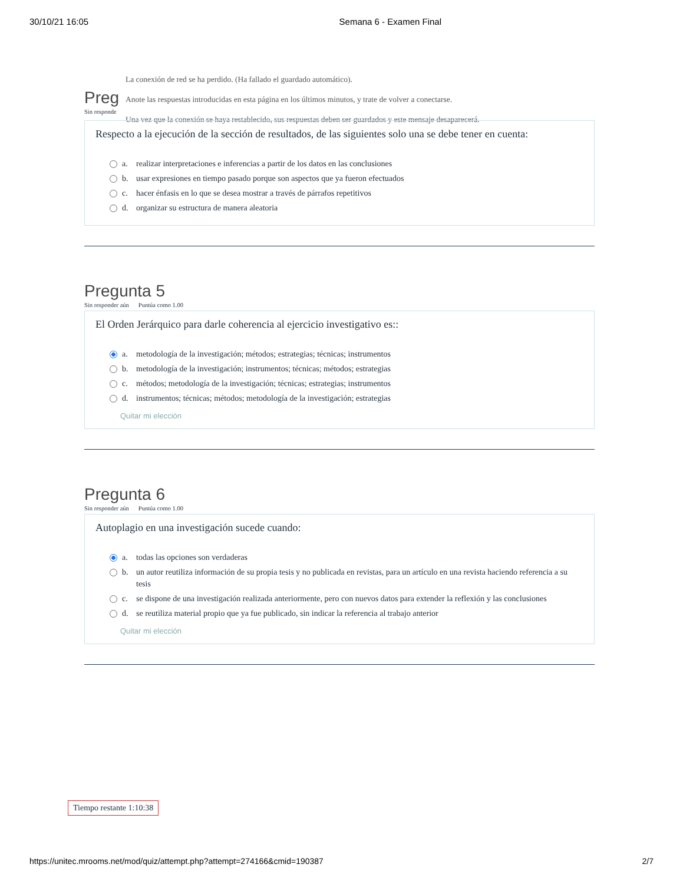30/10/21 16:05 Semana 6 - Examen Final
La conexión de red se ha perdido. (Ha fallado el guardado automático).
Anote las respuestas introducidas en esta página en los últimos minutos, y trate de volver a conectarse.
Una vez que la conexión se haya restablecido, sus respuestas deben ser guardados y este mensaje desaparecerá.
Preg
Sin responde
Respecto a la ejecución de la sección de resultados, de las siguientes solo una se debe tener en cuenta:
a. realizar interpretaciones e inferencias a partir de los datos en las conclusiones
b. usar expresiones en tiempo pasado porque son aspectos que ya fueron efectuados
c. hacer énfasis en lo que se desea mostrar a través de párrafos repetitivos
d. organizar su estructura de manera aleatoria
Pregunta 5
Sin responder aún Puntúa como 1.00
El Orden Jerárquico para darle coherencia al ejercicio investigativo es::
a. metodología de la investigación; métodos; estrategias; técnicas; instrumentos
b. metodología de la investigación; instrumentos; técnicas; métodos; estrategias
c. métodos; metodología de la investigación; técnicas; estrategias; instrumentos
d. instrumentos; técnicas; métodos; metodología de la investigación; estrategias
Quitar mi elección
Pregunta 6
Sin responder aún Puntúa como 1.00
Autoplagio en una investigación sucede cuando:
a. todas las opciones son verdaderas
b. un autor reutiliza información de su propia tesis y no publicada en revistas, para un artículo en una revista haciendo referencia a su tesis
c. se dispone de una investigación realizada anteriormente, pero con nuevos datos para extender la reflexión y las conclusiones
d. se reutiliza material propio que ya fue publicado, sin indicar la referencia al trabajo anterior
Quitar mi elección
Tiempo restante 1:10:38
https://unitec.mrooms.net/mod/quiz/attempt.php?attempt=274166&cmid=190387 2/7